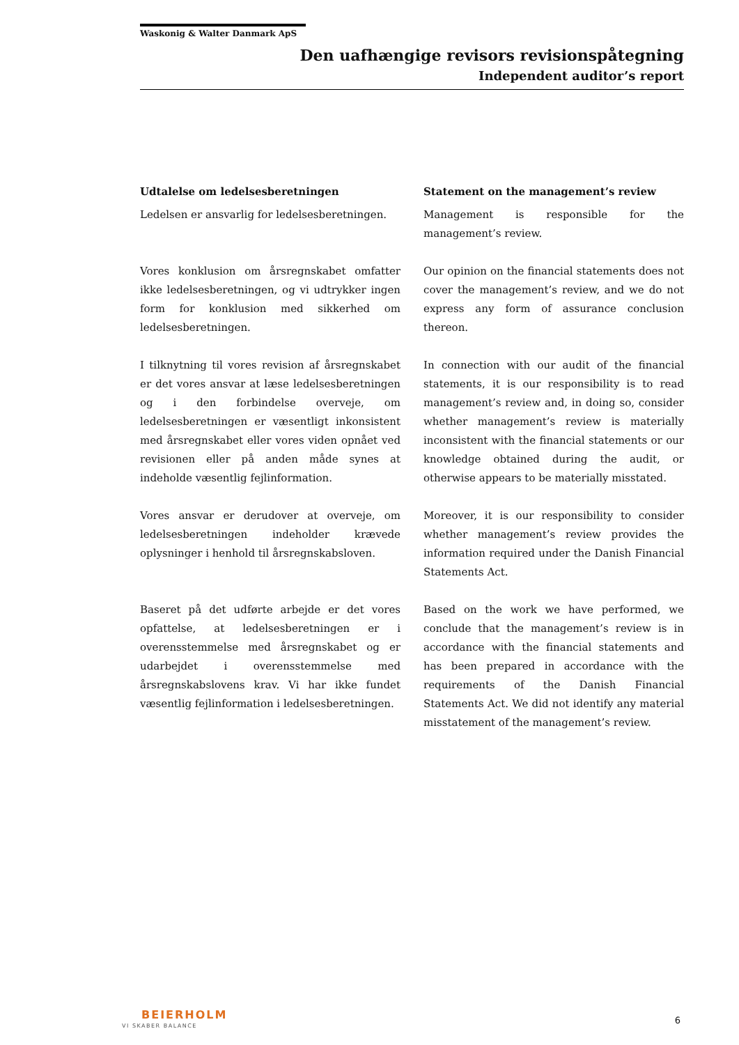Waskonig & Walter Danmark ApS
Den uafhængige revisors revisionspåtegning
Independent auditor’s report
Udtalelse om ledelsesberetningen
Ledelsen er ansvarlig for ledelsesberetningen.
Vores konklusion om årsregnskabet omfatter ikke ledelsesberetningen, og vi udtrykker ingen form for konklusion med sikkerhed om ledelsesberetningen.
I tilknytning til vores revision af årsregnskabet er det vores ansvar at læse ledelsesberetningen og i den forbindelse overveje, om ledelsesberetningen er væsentligt inkonsistent med årsregnskabet eller vores viden opnået ved revisionen eller på anden måde synes at indeholde væsentlig fejlinformation.
Vores ansvar er derudover at overveje, om ledelsesberetningen indeholder krævede oplysninger i henhold til årsregnskabsloven.
Baseret på det udførte arbejde er det vores opfattelse, at ledelsesberetningen er i overensstemmelse med årsregnskabet og er udarbejdet i overensstemmelse med årsregnskabslovens krav. Vi har ikke fundet væsentlig fejlinformation i ledelsesberetningen.
Statement on the management’s review
Management is responsible for the management’s review.
Our opinion on the financial statements does not cover the management’s review, and we do not express any form of assurance conclusion thereon.
In connection with our audit of the financial statements, it is our responsibility is to read management’s review and, in doing so, consider whether management’s review is materially inconsistent with the financial statements or our knowledge obtained during the audit, or otherwise appears to be materially misstated.
Moreover, it is our responsibility to consider whether management’s review provides the information required under the Danish Financial Statements Act.
Based on the work we have performed, we conclude that the management’s review is in accordance with the financial statements and has been prepared in accordance with the requirements of the Danish Financial Statements Act. We did not identify any material misstatement of the management’s review.
BEIERHOLM
VI SKABER BALANCE
6